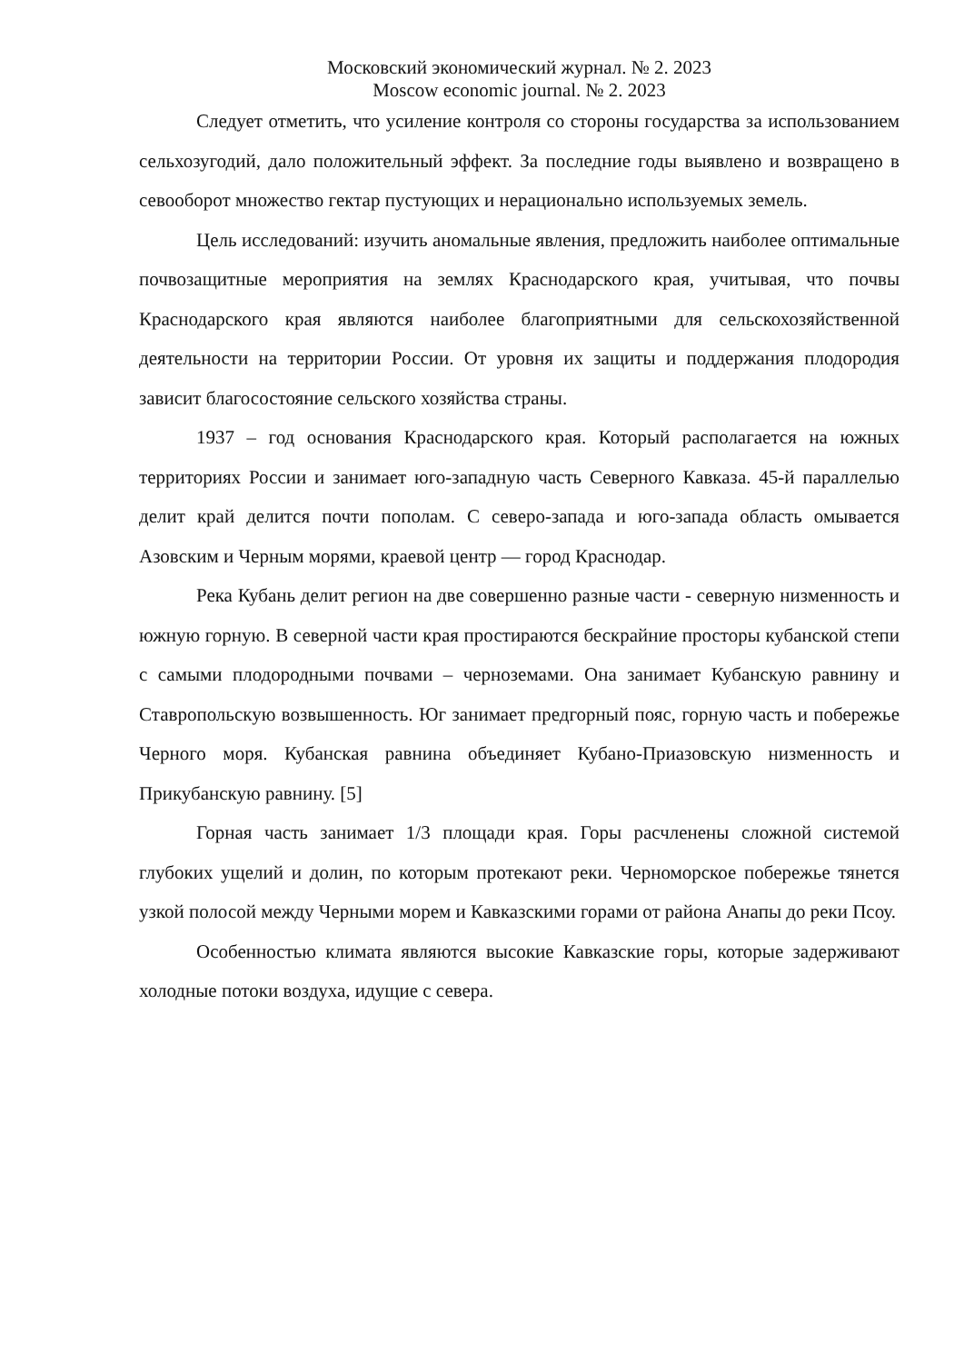Московский экономический журнал. № 2. 2023
Moscow economic journal. № 2. 2023
Следует отметить, что усиление контроля со стороны государства за использованием сельхозугодий, дало положительный эффект. За последние годы выявлено и возвращено в севооборот множество гектар пустующих и нерационально используемых земель.
Цель исследований: изучить аномальные явления, предложить наиболее оптимальные почвозащитные мероприятия на землях Краснодарского края, учитывая, что почвы Краснодарского края являются наиболее благоприятными для сельскохозяйственной деятельности на территории России. От уровня их защиты и поддержания плодородия зависит благосостояние сельского хозяйства страны.
1937 – год основания Краснодарского края. Который располагается на южных территориях России и занимает юго-западную часть Северного Кавказа. 45-й параллелью делит край делится почти пополам. С северо-запада и юго-запада область омывается Азовским и Черным морями, краевой центр — город Краснодар.
Река Кубань делит регион на две совершенно разные части - северную низменность и южную горную. В северной части края простираются бескрайние просторы кубанской степи с самыми плодородными почвами – черноземами. Она занимает Кубанскую равнину и Ставропольскую возвышенность. Юг занимает предгорный пояс, горную часть и побережье Черного моря. Кубанская равнина объединяет Кубано-Приазовскую низменность и Прикубанскую равнину. [5]
Горная часть занимает 1/3 площади края. Горы расчленены сложной системой глубоких ущелий и долин, по которым протекают реки. Черноморское побережье тянется узкой полосой между Черными морем и Кавказскими горами от района Анапы до реки Псоу.
Особенностью климата являются высокие Кавказские горы, которые задерживают холодные потоки воздуха, идущие с севера.